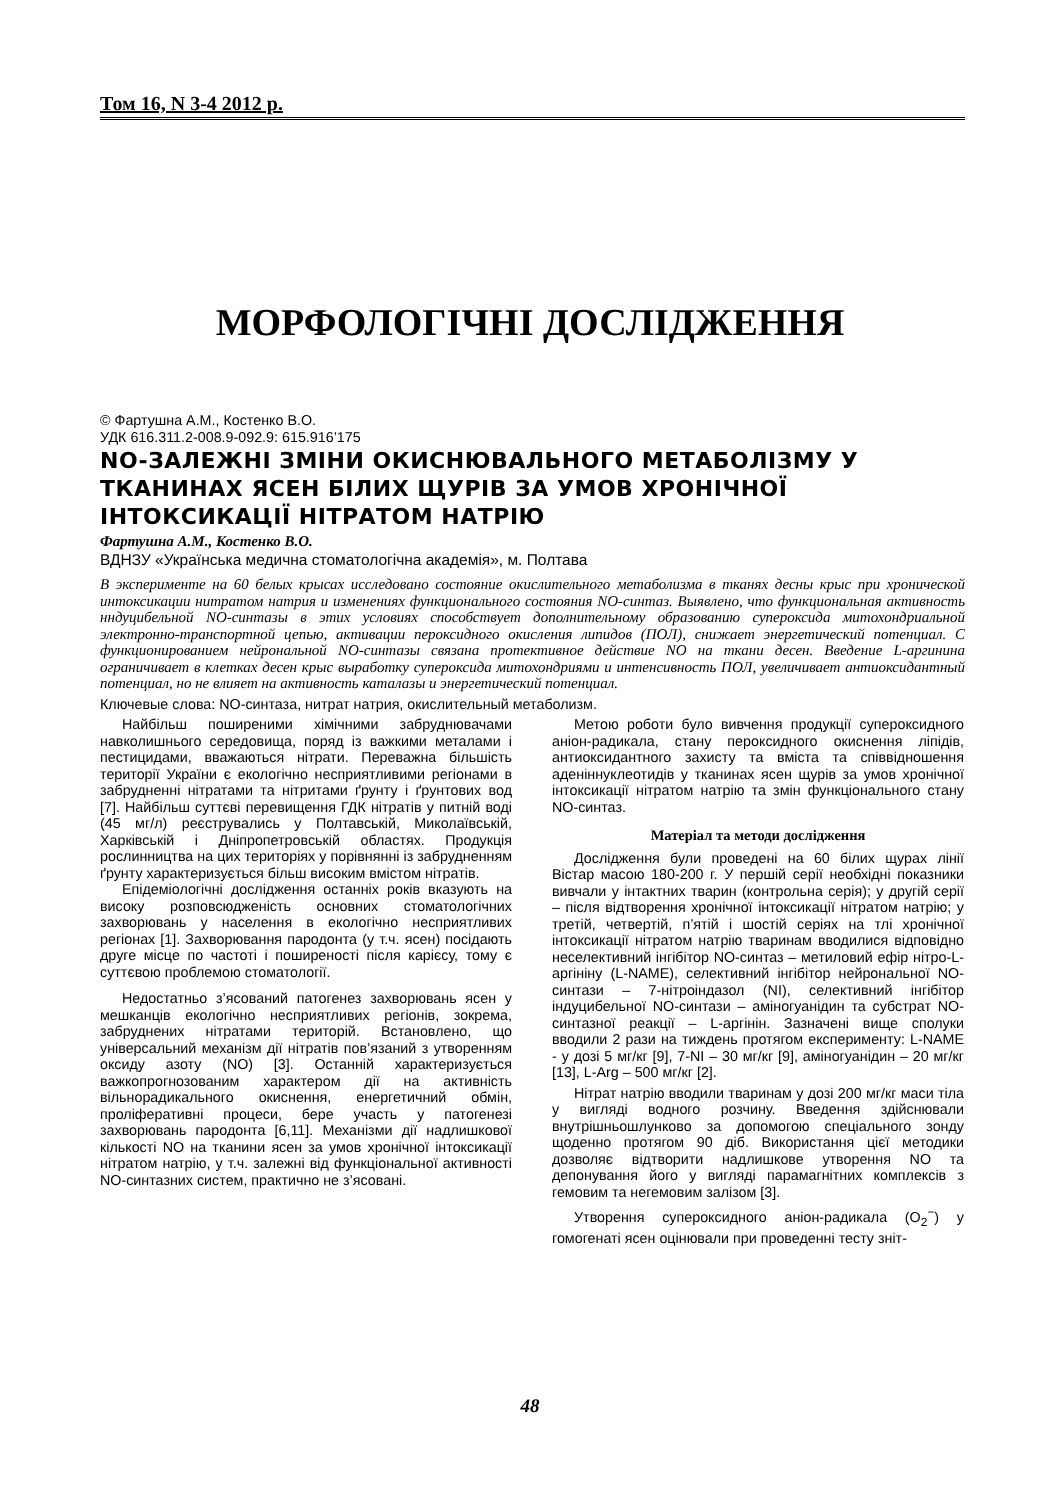Том 16, N 3-4 2012 р.
МОРФОЛОГІЧНІ ДОСЛІДЖЕННЯ
© Фартушна А.М., Костенко В.О.
УДК 616.311.2-008.9-092.9: 615.916’175
NO-ЗАЛЕЖНІ ЗМІНИ ОКИСНЮВАЛЬНОГО МЕТАБОЛІЗМУ У ТКАНИНАХ ЯСЕН БІЛИХ ЩУРІВ ЗА УМОВ ХРОНІЧНОЇ ІНТОКСИКАЦІЇ НІТРАТОМ НАТРІЮ
Фартушна А.М., Костенко В.О.
ВДНЗУ «Українська медична стоматологічна академія», м. Полтава
В эксперименте на 60 белых крысах исследовано состояние окислительного метаболизма в тканях десны крыс при хронической интоксикации нитратом натрия и изменениях функционального состояния NO-синтаз. Выявлено, что функциональная активность ннду­цибельной NO-синтазы в этих условиях способствует дополнительному образованию супероксида митохондриальной электронно-транспортной цепью, активации пероксидного окисления липидов (ПОЛ), снижает энергетический потенциал. С функционированием нейрональной NO-синтазы связана протективное действие NO на ткани десен. Введение L-аргинина ограничивает в клетках десен крыс выработку супероксида митохондриями и интенсивность ПОЛ, увеличивает антиоксидантный потенциал, но не влияет на активность каталазы и энергетический потенциал.
Ключевые слова: NO-синтаза, нитрат натрия, окислительный метаболизм.
Найбільш поширеними хімічними забруднювачами навколишнього середовища, поряд із важкими металами і пестицидами, вважаються нітрати. Переважна більшість території України є екологічно несприятливими регіонами в забрудненні нітратами та нітритами ґрунту і ґрунтових вод [7]. Найбільш суттєві перевищення ГДК нітратів у питній воді (45 мг/л) реєструвались у Полтавській, Миколаївській, Харківській і Дніпропетровській областях. Продукція рослинництва на цих територіях у порівнянні із забрудненням ґрунту характеризується більш високим вмістом нітратів.
Епідеміологічні дослідження останніх років вказують на високу розповсюдженість основних стоматологічних захворювань у населення в екологічно несприятливих регіонах [1]. Захворювання пародонта (у т.ч. ясен) посідають друге місце по частоті і поширеності після карієсу, тому є суттєвою проблемою стоматології.
Недостатньо з’ясований патогенез захворювань ясен у мешканців екологічно несприятливих регіонів, зокрема, забруднених нітратами територій. Встановлено, що універсальний механізм дії нітратів пов’язаний з утворенням оксиду азоту (NO) [3]. Останній характеризується важкопрогнозованим характером дії на активність вільнорадикального окиснення, енергетичний обмін, проліферативні процеси, бере участь у патогенезі захворювань пародонта [6,11]. Механізми дії надлишкової кількості NO на тканини ясен за умов хронічної інтоксикації нітратом натрію, у т.ч. залежні від функціональної активності NO-синтазних систем, практично не з’ясовані.
Метою роботи було вивчення продукції супероксидного аніон-радикала, стану пероксидного окиснення ліпідів, антиоксидантного захисту та вміста та співвідношення аденіннуклеотидів у тканинах ясен щурів за умов хронічної інтоксикації нітратом натрію та змін функціонального стану NO-синтаз.
Матеріал та методи дослідження
Дослідження були проведені на 60 білих щурах лінії Вістар масою 180-200 г. У першій серії необхідні показники вивчали у інтактних тварин (контрольна серія); у другій серії – після відтворення хронічної інтоксикації нітратом натрію; у третій, четвертій, п’ятій і шостій серіях на тлі хронічної інтоксикації нітратом натрію тваринам вводилися відповідно неселективний інгібітор NO-синтаз – метиловий ефір нітро-L-аргініну (L-NAME), селективний інгібітор нейрональної NO-синтази – 7-нітроіндазол (NI), селективний інгібітор індуцибельної NO-синтази – аміногуанідин та субстрат NO-синтазної реакції – L-аргінін. Зазначені вище сполуки вводили 2 рази на тиждень протягом експерименту: L-NAME - у дозі 5 мг/кг [9], 7-NI – 30 мг/кг [9], аміногуанідин – 20 мг/кг [13], L-Arg – 500 мг/кг [2].
Нітрат натрію вводили тваринам у дозі 200 мг/кг маси тіла у вигляді водного розчину. Введення здійснювали внутрішньошлунково за допомогою спеціального зонду щоденно протягом 90 діб. Використання цієї методики дозволяє відтворити надлишкове утворення NO та депонування його у вигляді парамагнітних комплексів з гемовим та негемовим залізом [3].
Утворення супероксидного аніон-радикала (O<sub>2</sub><sup>−</sup>) у гомогенаті ясен оцінювали при проведенні тесту зніт-
48